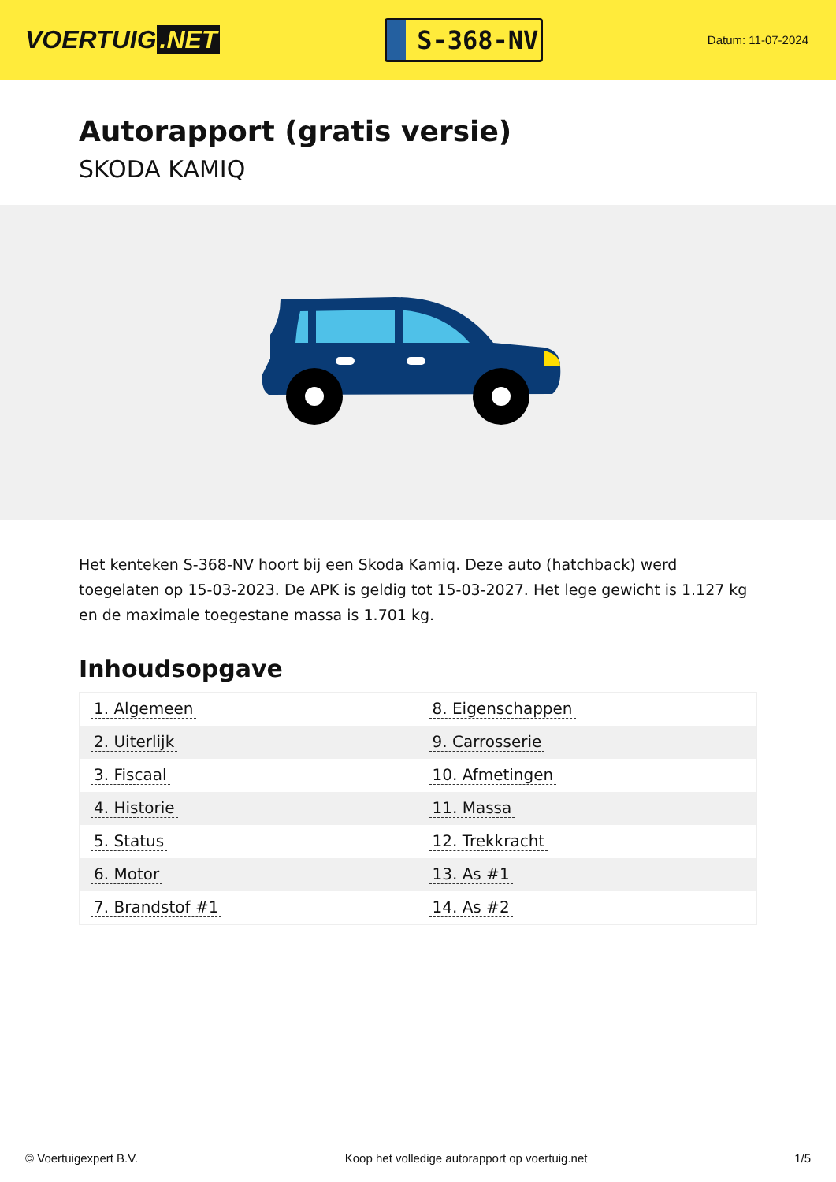VOERTUIG.NET
S-368-NV
Datum: 11-07-2024
Autorapport (gratis versie)
SKODA KAMIQ
Het kenteken S-368-NV hoort bij een Skoda Kamiq. Deze auto (hatchback) werd toegelaten op 15-03-2023. De APK is geldig tot 15-03-2027. Het lege gewicht is 1.127 kg en de maximale toegestane massa is 1.701 kg.
Inhoudsopgave
| 1. Algemeen | 8. Eigenschappen |
| 2. Uiterlijk | 9. Carrosserie |
| 3. Fiscaal | 10. Afmetingen |
| 4. Historie | 11. Massa |
| 5. Status | 12. Trekkracht |
| 6. Motor | 13. As #1 |
| 7. Brandstof #1 | 14. As #2 |
© Voertuigexpert B.V. Koop het volledige autorapport op voertuig.net 1/5